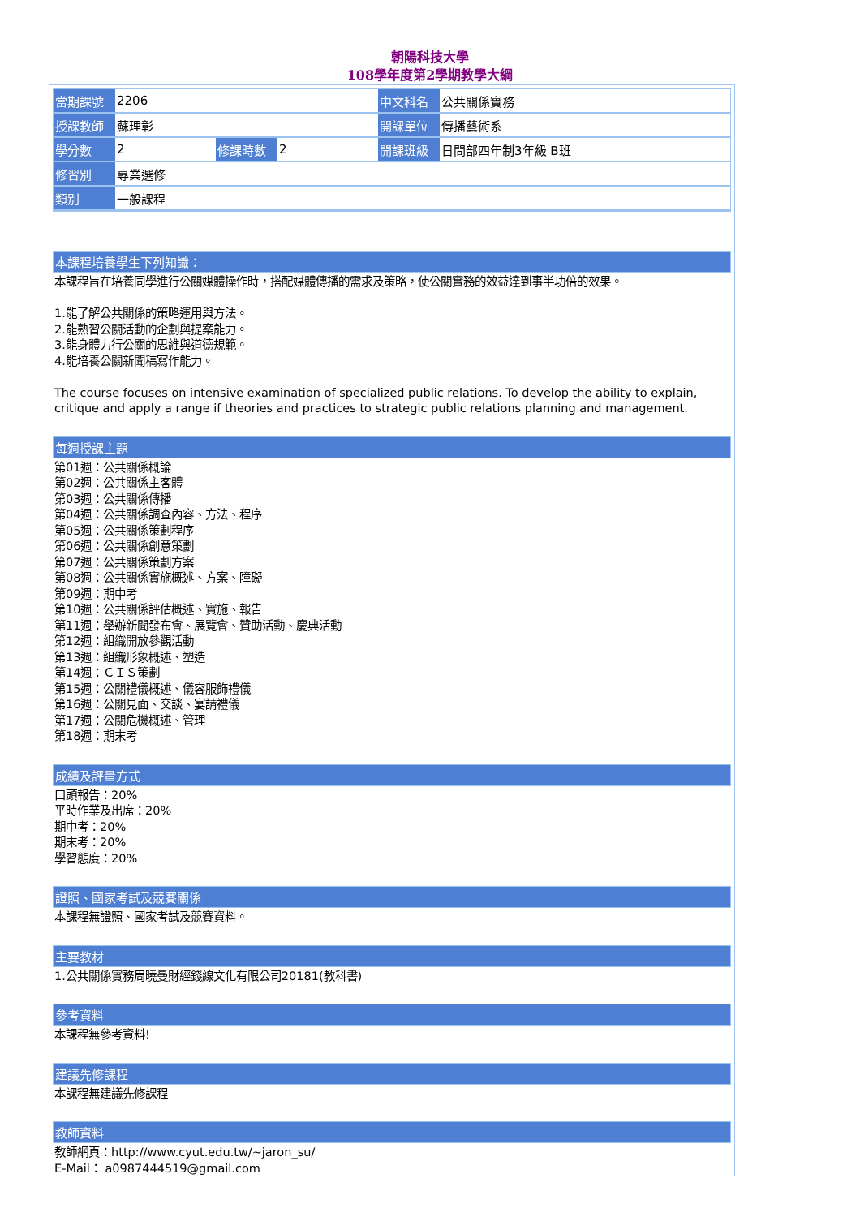朝陽科技大學
108學年度第2學期教學大綱
| 當期課號 | 2206 | | | 中文科名 | 公共關係實務 |
| 授課教師 | 蘇理彰 | | | 開課單位 | 傳播藝術系 |
| 學分數 | 2 | 修課時數 | 2 | 開課班級 | 日間部四年制3年級 B班 |
| 修習別 | 專業選修 | | | | |
| 類別 | 一般課程 | | | | |
本課程培養學生下列知識：
本課程旨在培養同學進行公關媒體操作時，搭配媒體傳播的需求及策略，使公關實務的效益達到事半功倍的效果。
1.能了解公共關係的策略運用與方法。
2.能熟習公關活動的企劃與提案能力。
3.能身體力行公關的思維與道德規範。
4.能培養公關新聞稿寫作能力。
The course focuses on intensive examination of specialized public relations. To develop the ability to explain, critique and apply a range if theories and practices to strategic public relations planning and management.
每週授課主題
第01週：公共關係概論
第02週：公共關係主客體
第03週：公共關係傳播
第04週：公共關係調查內容、方法、程序
第05週：公共關係策劃程序
第06週：公共關係創意策劃
第07週：公共關係策劃方案
第08週：公共關係實施概述、方案、障礙
第09週：期中考
第10週：公共關係評估概述、實施、報告
第11週：舉辦新聞發布會、展覽會、贊助活動、慶典活動
第12週：組織開放參觀活動
第13週：組織形象概述、塑造
第14週：ＣＩＳ策劃
第15週：公關禮儀概述、儀容服飾禮儀
第16週：公關見面、交談、宴請禮儀
第17週：公關危機概述、管理
第18週：期末考
成績及評量方式
口頭報告：20%
平時作業及出席：20%
期中考：20%
期末考：20%
學習態度：20%
證照、國家考試及競賽關係
本課程無證照、國家考試及競賽資料。
主要教材
1.公共關係實務周曉曼財經錢線文化有限公司20181(教科書)
參考資料
本課程無參考資料!
建議先修課程
本課程無建議先修課程
教師資料
教師網頁：http://www.cyut.edu.tw/~jaron_su/
E-Mail： a0987444519@gmail.com